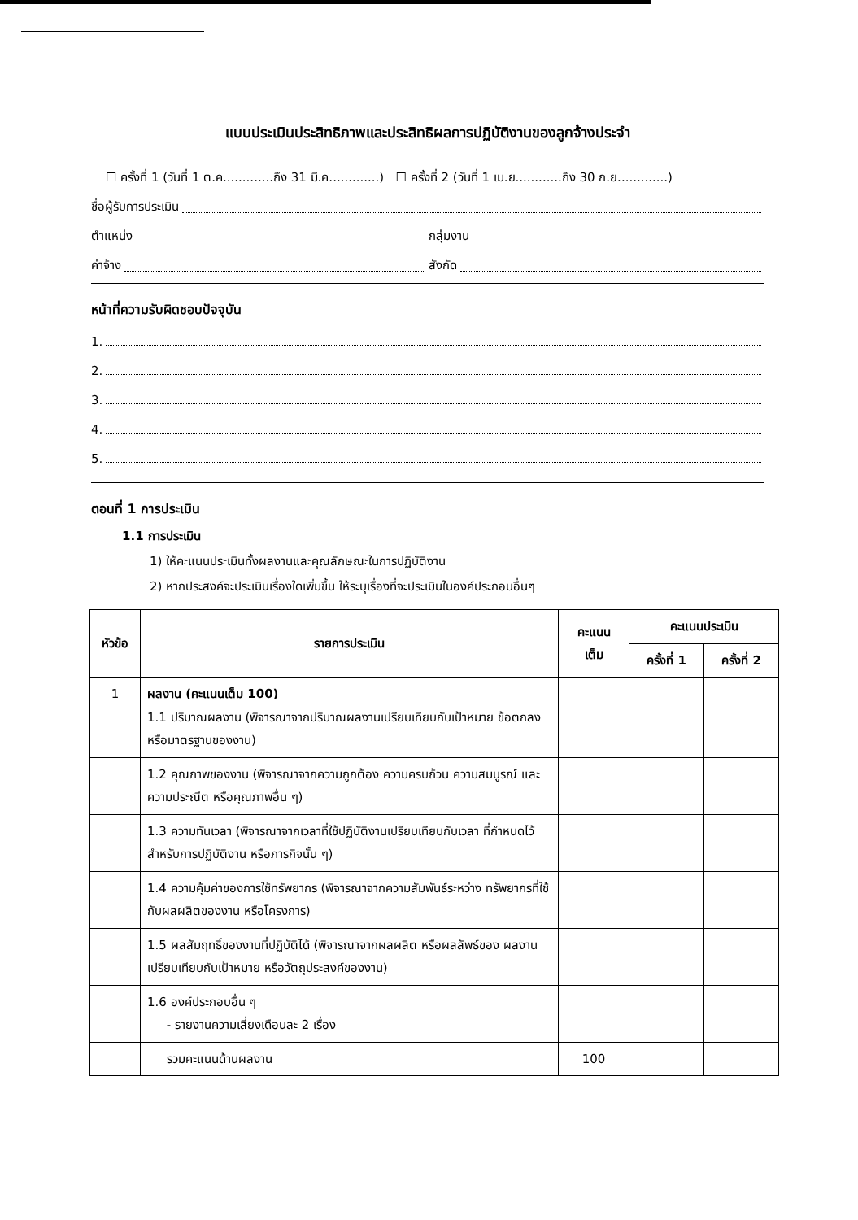แบบประเมินประสิทธิภาพและประสิทธิผลการปฏิบัติงานของลูกจ้างประจำ
☐ ครั้งที่ 1 (วันที่ 1 ต.ค.............ถึง 31 มี.ค.............) ☐ ครั้งที่ 2 (วันที่ 1 เม.ย............ถึง 30 ก.ย.............)
ชื่อผู้รับการประเมิน
ตำแหน่ง กลุ่มงาน
ค่าจ้าง สังกัด
หน้าที่ความรับผิดชอบปัจจุบัน
1.
2.
3.
4.
5.
ตอนที่ 1 การประเมิน
1.1 การประเมิน
1) ให้คะแนนประเมินทั้งผลงานและคุณลักษณะในการปฏิบัติงาน
2) หากประสงค์จะประเมินเรื่องใดเพิ่มขึ้น ให้ระบุเรื่องที่จะประเมินในองค์ประกอบอื่นๆ
| หัวข้อ | รายการประเมิน | คะแนน เต็ม | คะแนนประเมิน | |
| --- | --- | --- | --- | --- |
| | | | ครั้งที่ 1 | ครั้งที่ 2 |
| 1 | ผลงาน (คะแนนเต็ม 100) 1.1 ปริมาณผลงาน (พิจารณาจากปริมาณผลงานเปรียบเทียบกับเป้าหมาย ข้อตกลง หรือมาตรฐานของงาน) | | | |
| | 1.2 คุณภาพของงาน (พิจารณาจากความถูกต้อง ความครบถ้วน ความสมบูรณ์ และความประณีต หรือคุณภาพอื่น ๆ) | | | |
| | 1.3 ความทันเวลา (พิจารณาจากเวลาที่ใช้ปฏิบัติงานเปรียบเทียบกับเวลา ที่กำหนดไว้สำหรับการปฏิบัติงาน หรือภารกิจนั้น ๆ) | | | |
| | 1.4 ความคุ้มค่าของการใช้ทรัพยากร (พิจารณาจากความสัมพันธ์ระหว่าง ทรัพยากรที่ใช้กับผลผลิตของงาน หรือโครงการ) | | | |
| | 1.5 ผลสัมฤทธิ์ของงานที่ปฏิบัติได้ (พิจารณาจากผลผลิต หรือผลลัพธ์ของ ผลงานเปรียบเทียบกับเป้าหมาย หรือวัตถุประสงค์ของงาน) | | | |
| | 1.6 องค์ประกอบอื่น ๆ - รายงานความเสี่ยงเดือนละ 2 เรื่อง | | | |
| | รวมคะแนนด้านผลงาน | 100 | | |